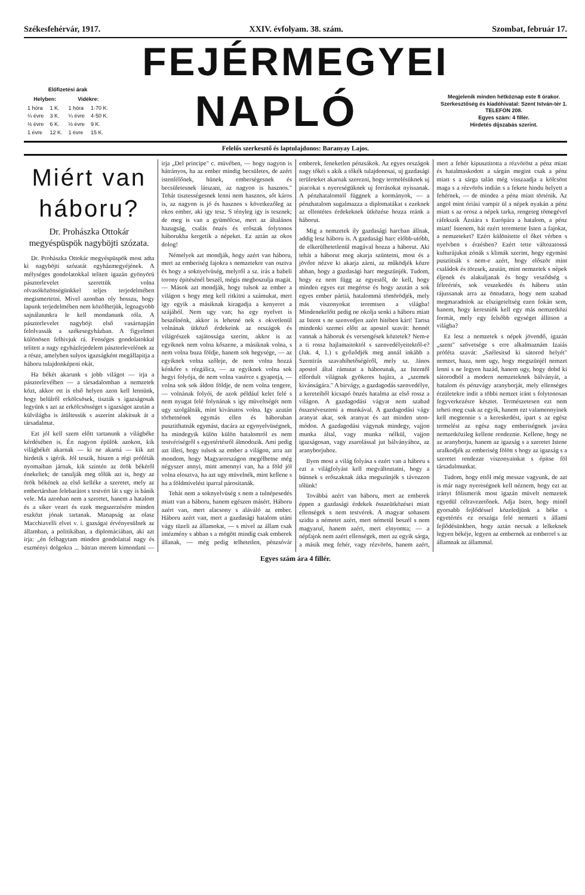Székesfehérvár, 1917. XXIV. évfolyam. 38. szám. Szombat, február 17.
FEJÉRMEGYEI
| Előfizetési árak | | | |
| --- | --- | --- | --- |
| Helyben: | | Vidékre: | |
| 1 hóra | 1 K. | 1 hóra | 1·70 K. |
| ¼ évre | 3 K. | ¼ évre | 4·50 K. |
| ½ évre | 6 K. | ½ évre | 9 K. |
| 1 évre | 12 K. | 1 évre | 15 K. |
NAPLÓ
Megjelenik minden hétköznap este 8 órakor.
Szerkesztőség és kiadóhivatal: Szent István-tér 1.
TELEFON 208.
Egyes szám: 4 fillér.
Hirdetés díjszabás szerint.
Felelős szerkesztő és laptulajdonos: Baranyay Lajos.
Miért van háboru?
Dr. Prohászka Ottokár megyéspüspök nagyböjti szózata.
Dr. Prohászka Ottokár megyéspüspök most adta ki nagyböjti szózatát egyházmegyéjének. A mélységes gondolatokkal telitett igazán gyönyörü pásztorlevelet szerettük volna olvasóközönségünkkel teljes terjedelmében megismertetni. Mivel azonban oly hosszu, hogy lapunk terjedelmében nem közölhetjük, legnagyobb sajnálatunkra le kell mondanunk róla. A pásztorlevelet nagyböjt első vasárnapján felolvassák a székesegyházban. A figyelmet különösen felhivjuk rá. Fenséges gondolatokkal telitett a nagy egyházfejedelem pásztorlevelének az a része, amelyben sulyos igazságként megállapitja a háboru tulajdonképeni okát.
Ha békét akarunk s jobb világot — irja a pásztorlevélben — a társadalomban a nemzetek közt, akkor ott is első helyen azon kell lennünk, hogy belülről erkölcsösek, tiszták s igazságosak legyünk s azt az erkölcsösséget s igazságot azután a külvilágba is átültessük s aszerint alakitsuk át a társadalmat.
Ezt jól kell szem előtt tartanunk a világbéke kérdésében is. Én nagyon épülök azokon, kik világbékét akarnak — ki ne akarná — kik azt hirdetik s igérik. Jól teszik, hiszen a régi próféták nyomaiban járnak, kik szintén az örök békéről énekeltek; de tanulják meg tőlük azt is, hogy az örök békének az első kelléke a szeretet, mely az embertársban felebarátot s testvért lát s ugy is bánik vele. Ma azonban nem a szeretet, hanem a hatalom és a siker vezet és ezek megszerzésére minden eszközt jónak tartanak. Manapság az olasz Macchiavelli elvei v. i. gazságai érvényesülnek az államban, a politikában, a diplomáciában, aki azt irja: „én felhagytam minden gondolattal nagy és eszményi dolgokra ... bátran merem kimondani — irja „Del principe" c. müvében, — hogy nagyon is hátrányos, ha az ember mindig becsületes, de azért istenfélőnek, hünek, emberségesnek és becsületesnek látszani, az nagyon is hasznos." Tehát tisztességesnek lenni nem hasznos, sőt káros is, az nagyon is jó és hasznos s következőleg az okos ember, aki igy tesz. S tényleg igy is tesznek; de meg is van a gyümölcse, mert az általános hazugság, csalás önzés és erőszak folytonos háborukba kergetik a népeket. Ez aztán az okos dolog!
Némelyek azt mondják, hogy azért van háboru, mert az emberiség fajokra s nemzetekre van osztva és hogy a soknyelvüség, melyről a sz. irás a babeli torony épitésénél beszél, mégis megboszulja magát. — Mások azt mondják, hogy tulsok az ember a világon s hogy meg kell ritkitni a számukat, mert igy egyik a másiknak kiragadja a kenyeret a szájából. Nem ugy van; ha egy nyelvet is beszélnénk, akkor is lehetné nek s okvetlenül volnának ütköző érdekeink az országok és világrészek sajátossága szerint, akkor is az egyiknek nem volna kőszene, a másiknak volna, s nem volna buza földje, hanem sok hegysége, — az egyiknek volna szőleje, de nem volna hozzá kénkőre s rézgálica, — az egyiknek volna sok hegyi folyója, de nem volna vasérce s gyapotja, — volna sok sok áldott földje, de nem volna tengere, — volnának folyói, de azok például kelet felé s nem nyugat felé folynának s igy müveltségét nem ugy szolgálnák, mint kivánatos volna. Igy azután törhetnének egymás ellen és háboruban pusztithatnák egymást, dacára az egynyelvüségnek, ha mindegyik külön külön hatalomról es nem testvériségről s egyetértésről álmodozik. Ami pedig azt illeti, hogy tulsok az ember a világon, arra azt mondom, hogy Magyarországon megélhetne még négyszer annyi, mint amennyi van, ha a föld jól volna elosztva, ha azt ugy müvelnék, mint kellene s ha a földmivelést iparral párositanák.
Tehát nem a soknyelvüség s nem a tulnépesedés miatt van a háboru, hanem egészen másért. Háboru azért van, mert alacsony s aláváló az ember. Háboru azért van, mert a gazdasági hatalom utáni vágy tüzeli az államokat, — s mivel az állam csak intézmény s abban s a mögött mindig csak emberek állanak, — még pedig telhetetlen, pénzsóvár emberek, feneketlen pénzsákok. Az egyes országok nagy tőkéi s akik a tőkék tulajdonosai, uj gazdasági területeket akarnak szerezni, hogy termelésüknek uj piacokat s nyereségüknek uj forrásokat nyissanak. A pénzhatalomtól függnek a kormányok, — a pénzhatalom sugalmazza a diplomatákat s ezeknek az ellentétes érdekeknek ütközése hozza reánk a háborut.
Mig a nemzetek ily gazdasági harcban állnak, addig lesz háboru is. A gazdasági harc előbb-utóbb, de elkerülhetetlenül magával hozza a háborut. Aki tehát a háborut meg akarja szüntetni, most és a jövőre nézve ki akarja zárni, az működjék közre abban, hogy a gazdasági harc megszünjék. Tudom, hogy ez nem függ az egyestől, de kell, hogy minden egyes ezt megértse és hogy azután a sok egyes ember pártiá, hatalommá tömörödjék, mely más viszonyokat teremtsen a világba! Mindenekelőtt pedig ne okolja senki a háboru miatt az Istent s ne szenvedjen azért hitében kárt! Tartsa mindenki szemei előtt az apostol szavát: honnét vannak a háboruk és versengések köztetek? Nem-e a ti rossz hajlamaitoktól s szenvedélyeitektől-e? (Jak. 4, 1.) s győződjék meg annál inkább a Szentirás szavahihetőségéről, mely sz. János apostol által rámutat a háborunak, az Istentől elfordult világnak gyökeres bajára, a „szemek kivánságára." A birvágy, a gazdagodás szenvedélye, a kereteiből kicsapó önzés hatalma az első rossz a világon. A gazdagodási vágyat nem szabad összetéveszteni a munkával. A gazdagodási vágy aranyat akar, sok aranyat és azt minden uton-módon. A gazdagodási vágynak mindegy, vajjon munka által, vagy munka nélkül, vajjon igazságosan, vagy zsarolással jut bálványához, az aranyborjuhoz.
Ilyen most a világ folyása s ezért van a háboru s ezt a világfolyást kell megváltoztatni, hogy a bünnek s erőszaknak átka megszünjék s távozzon tőlünk!
Továbbá azért van háboru, mert az emberek éppen a gazdasági érdekek összeütközései miatt ellenségek s nem testvérek. A magyar sohasem szidta a németet azért, mert németül beszél s nem magyarul, hanem azért, mert elnyomta; — a népfajok nem azért ellenségek, mert az egyik sárga, a másik meg fehér, vagy rézvörös, hanem azért, mert a fehér kipusztitotta a rézvöröst a pénz miatt és hatalmaskodott a sárgán megint csak a pénz miatt s a sárga talán még visszaadja a kölcsönt maga s a rézvörös indián s a fekete hindu helyett a fehérnek, — de mindez a pénz miatt történik. Az angol mint óriási vampir ül a népek nyakán a pénz miatt s az orosz a népek tarka, rengeteg tömegével ráfekszik Ázsiára s Európára a hatalom, a pénz miatt! Istenem, hát ezért teremtette Isten a fajokat, a nemzeteket? Ezért különitette el őket vérben s nyelvben s érzésben? Ezért tette változatossá kulturájukat zónák s klimák szerint, hogy egymást pusztitsák s nem-e azért, hogy először mint családok és törzsek, azután, mint nemzetek s népek éljenek és alakuljanak és hogy vesződség s félreértés, sok veszekedés és háboru után rájussanak arra az öntudatra, hogy nem szabad megmaradniok az elszigeteltség ezen fokán sem, hanem, hogy keresniök kell egy más nemzetközi formát, mely egy felsőbb egységet állitson a világba?
Ez lesz a nemzetek s népek jövendő, igazán „szent" szövetsége s erre alkalmaznám Izaiás próféta szavát: „Szélesitsd ki sátorod helyét" nemzet, haza, nem ugy, hogy megszünjél nemzet lenni s ne legyen hazád, hanem ugy, hogy dobd ki sátorodból a modern nemzeteknek bálványát, a hatalom és pénzvágy aranyborját, mely ellenséges érzületekre indit a többi nemzet iránt s folytonosan fegyverkezésre késztet. Természetesen ezt nem teheti meg csak az egyik, hanem ezt valamennyinek kell megtennie s a kereskedést, ipart s az egész termelést az egész nagy emberiségnek javára nemzetközileg kellene rendeznie. Kellene, hogy ne az aranyborju, hanem az igazság s a szeretet Istene uralkodjék az emberiség fölött s hogy az igazság s a szeretet rendezze viszonyainkat s épitse föl társadalmunkat.
Tudom, hogy ettől még messze vagyunk, de azt is már nagy nyereségnek kell néznem, hogy ezt az irányt fölismerik most igazán müvelt nemzetek egyedül célravezetőnek. Adja Isten, hogy minél gyorsabb fejlődéssel közeledjünk a béke s egyetértés ez országa felé nemzeti s állami fejlődésünkben, hogy aztán necsak a lelkeknek legyen békéje, legyen az embernek az emberrel s az államnak az állammal.
Egyes szám ára 4 fillér.